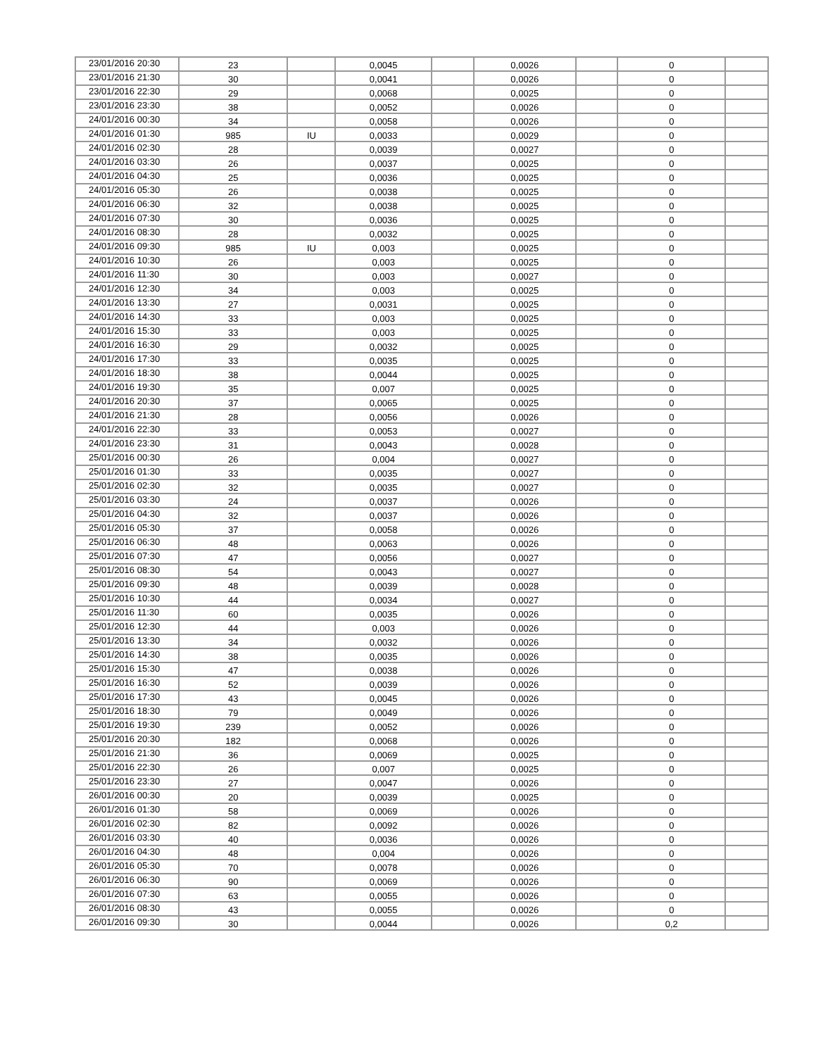| 23/01/2016 20:30 | 23 | | 0,0045 | | 0,0026 | | 0 | |
| 23/01/2016 21:30 | 30 | | 0,0041 | | 0,0026 | | 0 | |
| 23/01/2016 22:30 | 29 | | 0,0068 | | 0,0025 | | 0 | |
| 23/01/2016 23:30 | 38 | | 0,0052 | | 0,0026 | | 0 | |
| 24/01/2016 00:30 | 34 | | 0,0058 | | 0,0026 | | 0 | |
| 24/01/2016 01:30 | 985 | IU | 0,0033 | | 0,0029 | | 0 | |
| 24/01/2016 02:30 | 28 | | 0,0039 | | 0,0027 | | 0 | |
| 24/01/2016 03:30 | 26 | | 0,0037 | | 0,0025 | | 0 | |
| 24/01/2016 04:30 | 25 | | 0,0036 | | 0,0025 | | 0 | |
| 24/01/2016 05:30 | 26 | | 0,0038 | | 0,0025 | | 0 | |
| 24/01/2016 06:30 | 32 | | 0,0038 | | 0,0025 | | 0 | |
| 24/01/2016 07:30 | 30 | | 0,0036 | | 0,0025 | | 0 | |
| 24/01/2016 08:30 | 28 | | 0,0032 | | 0,0025 | | 0 | |
| 24/01/2016 09:30 | 985 | IU | 0,003 | | 0,0025 | | 0 | |
| 24/01/2016 10:30 | 26 | | 0,003 | | 0,0025 | | 0 | |
| 24/01/2016 11:30 | 30 | | 0,003 | | 0,0027 | | 0 | |
| 24/01/2016 12:30 | 34 | | 0,003 | | 0,0025 | | 0 | |
| 24/01/2016 13:30 | 27 | | 0,0031 | | 0,0025 | | 0 | |
| 24/01/2016 14:30 | 33 | | 0,003 | | 0,0025 | | 0 | |
| 24/01/2016 15:30 | 33 | | 0,003 | | 0,0025 | | 0 | |
| 24/01/2016 16:30 | 29 | | 0,0032 | | 0,0025 | | 0 | |
| 24/01/2016 17:30 | 33 | | 0,0035 | | 0,0025 | | 0 | |
| 24/01/2016 18:30 | 38 | | 0,0044 | | 0,0025 | | 0 | |
| 24/01/2016 19:30 | 35 | | 0,007 | | 0,0025 | | 0 | |
| 24/01/2016 20:30 | 37 | | 0,0065 | | 0,0025 | | 0 | |
| 24/01/2016 21:30 | 28 | | 0,0056 | | 0,0026 | | 0 | |
| 24/01/2016 22:30 | 33 | | 0,0053 | | 0,0027 | | 0 | |
| 24/01/2016 23:30 | 31 | | 0,0043 | | 0,0028 | | 0 | |
| 25/01/2016 00:30 | 26 | | 0,004 | | 0,0027 | | 0 | |
| 25/01/2016 01:30 | 33 | | 0,0035 | | 0,0027 | | 0 | |
| 25/01/2016 02:30 | 32 | | 0,0035 | | 0,0027 | | 0 | |
| 25/01/2016 03:30 | 24 | | 0,0037 | | 0,0026 | | 0 | |
| 25/01/2016 04:30 | 32 | | 0,0037 | | 0,0026 | | 0 | |
| 25/01/2016 05:30 | 37 | | 0,0058 | | 0,0026 | | 0 | |
| 25/01/2016 06:30 | 48 | | 0,0063 | | 0,0026 | | 0 | |
| 25/01/2016 07:30 | 47 | | 0,0056 | | 0,0027 | | 0 | |
| 25/01/2016 08:30 | 54 | | 0,0043 | | 0,0027 | | 0 | |
| 25/01/2016 09:30 | 48 | | 0,0039 | | 0,0028 | | 0 | |
| 25/01/2016 10:30 | 44 | | 0,0034 | | 0,0027 | | 0 | |
| 25/01/2016 11:30 | 60 | | 0,0035 | | 0,0026 | | 0 | |
| 25/01/2016 12:30 | 44 | | 0,003 | | 0,0026 | | 0 | |
| 25/01/2016 13:30 | 34 | | 0,0032 | | 0,0026 | | 0 | |
| 25/01/2016 14:30 | 38 | | 0,0035 | | 0,0026 | | 0 | |
| 25/01/2016 15:30 | 47 | | 0,0038 | | 0,0026 | | 0 | |
| 25/01/2016 16:30 | 52 | | 0,0039 | | 0,0026 | | 0 | |
| 25/01/2016 17:30 | 43 | | 0,0045 | | 0,0026 | | 0 | |
| 25/01/2016 18:30 | 79 | | 0,0049 | | 0,0026 | | 0 | |
| 25/01/2016 19:30 | 239 | | 0,0052 | | 0,0026 | | 0 | |
| 25/01/2016 20:30 | 182 | | 0,0068 | | 0,0026 | | 0 | |
| 25/01/2016 21:30 | 36 | | 0,0069 | | 0,0025 | | 0 | |
| 25/01/2016 22:30 | 26 | | 0,007 | | 0,0025 | | 0 | |
| 25/01/2016 23:30 | 27 | | 0,0047 | | 0,0026 | | 0 | |
| 26/01/2016 00:30 | 20 | | 0,0039 | | 0,0025 | | 0 | |
| 26/01/2016 01:30 | 58 | | 0,0069 | | 0,0026 | | 0 | |
| 26/01/2016 02:30 | 82 | | 0,0092 | | 0,0026 | | 0 | |
| 26/01/2016 03:30 | 40 | | 0,0036 | | 0,0026 | | 0 | |
| 26/01/2016 04:30 | 48 | | 0,004 | | 0,0026 | | 0 | |
| 26/01/2016 05:30 | 70 | | 0,0078 | | 0,0026 | | 0 | |
| 26/01/2016 06:30 | 90 | | 0,0069 | | 0,0026 | | 0 | |
| 26/01/2016 07:30 | 63 | | 0,0055 | | 0,0026 | | 0 | |
| 26/01/2016 08:30 | 43 | | 0,0055 | | 0,0026 | | 0 | |
| 26/01/2016 09:30 | 30 | | 0,0044 | | 0,0026 | | 0,2 | |